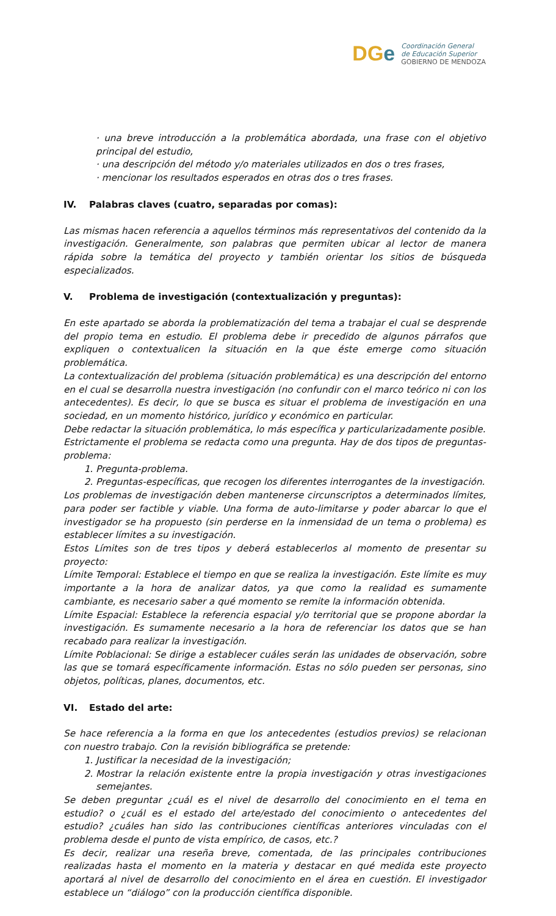DGe
Coordinación General
de Educación Superior
GOBIERNO DE MENDOZA
· una breve introducción a la problemática abordada, una frase con el objetivo principal del estudio,
· una descripción del método y/o materiales utilizados en dos o tres frases,
· mencionar los resultados esperados en otras dos o tres frases.
IV. Palabras claves (cuatro, separadas por comas):
Las mismas hacen referencia a aquellos términos más representativos del contenido da la investigación. Generalmente, son palabras que permiten ubicar al lector de manera rápida sobre la temática del proyecto y también orientar los sitios de búsqueda especializados.
V. Problema de investigación (contextualización y preguntas):
En este apartado se aborda la problematización del tema a trabajar el cual se desprende del propio tema en estudio. El problema debe ir precedido de algunos párrafos que expliquen o contextualicen la situación en la que éste emerge como situación problemática.
La contextualización del problema (situación problemática) es una descripción del entorno en el cual se desarrolla nuestra investigación (no confundir con el marco teórico ni con los antecedentes). Es decir, lo que se busca es situar el problema de investigación en una sociedad, en un momento histórico, jurídico y económico en particular.
Debe redactar la situación problemática, lo más específica y particularizadamente posible.
Estrictamente el problema se redacta como una pregunta. Hay de dos tipos de preguntas-problema:
1. Pregunta-problema.
2. Preguntas-específicas, que recogen los diferentes interrogantes de la investigación.
Los problemas de investigación deben mantenerse circunscriptos a determinados límites, para poder ser factible y viable. Una forma de auto-limitarse y poder abarcar lo que el investigador se ha propuesto (sin perderse en la inmensidad de un tema o problema) es establecer límites a su investigación.
Estos Límites son de tres tipos y deberá establecerlos al momento de presentar su proyecto:
Límite Temporal: Establece el tiempo en que se realiza la investigación. Este límite es muy importante a la hora de analizar datos, ya que como la realidad es sumamente cambiante, es necesario saber a qué momento se remite la información obtenida.
Límite Espacial: Establece la referencia espacial y/o territorial que se propone abordar la investigación. Es sumamente necesario a la hora de referenciar los datos que se han recabado para realizar la investigación.
Límite Poblacional: Se dirige a establecer cuáles serán las unidades de observación, sobre las que se tomará específicamente información. Estas no sólo pueden ser personas, sino objetos, políticas, planes, documentos, etc.
VI. Estado del arte:
Se hace referencia a la forma en que los antecedentes (estudios previos) se relacionan con nuestro trabajo. Con la revisión bibliográfica se pretende:
1. Justificar la necesidad de la investigación;
2. Mostrar la relación existente entre la propia investigación y otras investigaciones semejantes.
Se deben preguntar ¿cuál es el nivel de desarrollo del conocimiento en el tema en estudio? o ¿cuál es el estado del arte/estado del conocimiento o antecedentes del estudio? ¿cuáles han sido las contribuciones científicas anteriores vinculadas con el problema desde el punto de vista empírico, de casos, etc.?
Es decir, realizar una reseña breve, comentada, de las principales contribuciones realizadas hasta el momento en la materia y destacar en qué medida este proyecto aportará al nivel de desarrollo del conocimiento en el área en cuestión. El investigador establece un “diálogo” con la producción científica disponible.